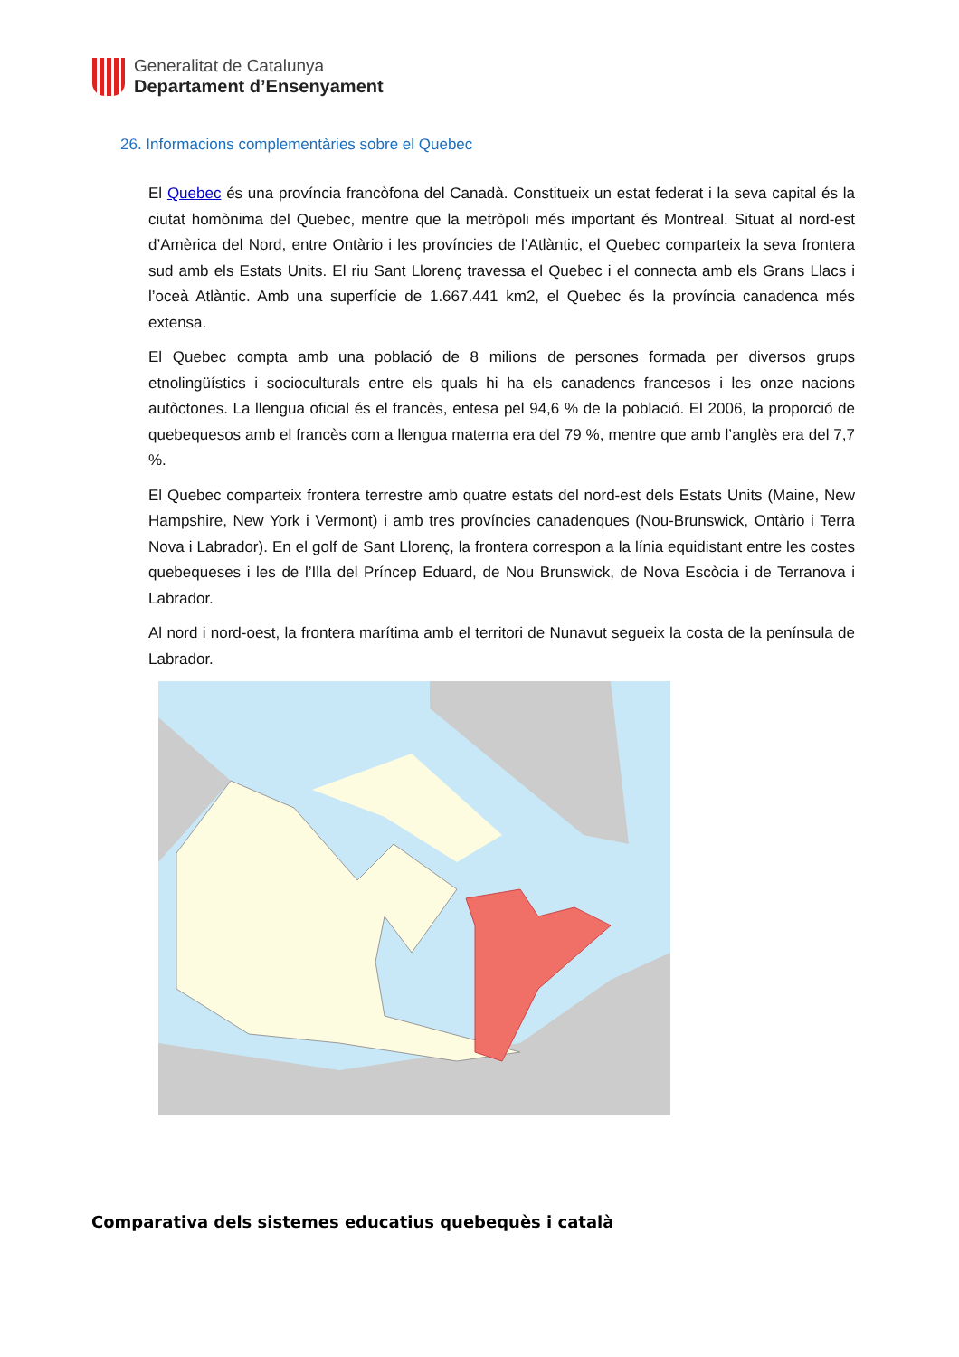Generalitat de Catalunya
Departament d’Ensenyament
26. Informacions complementàries sobre el Quebec
El Quebec és una província francòfona del Canadà. Constitueix un estat federat i la seva capital és la ciutat homònima del Quebec, mentre que la metròpoli més important és Montreal. Situat al nord-est d’Amèrica del Nord, entre Ontàrio i les províncies de l’Atlàntic, el Quebec comparteix la seva frontera sud amb els Estats Units. El riu Sant Llorenç travessa el Quebec i el connecta amb els Grans Llacs i l’oceà Atlàntic. Amb una superfície de 1.667.441 km2, el Quebec és la província canadenca més extensa.
El Quebec compta amb una població de 8 milions de persones formada per diversos grups etnolingüístics i socioculturals entre els quals hi ha els canadencs francesos i les onze nacions autòctones. La llengua oficial és el francès, entesa pel 94,6 % de la població. El 2006, la proporció de quebequesos amb el francès com a llengua materna era del 79 %, mentre que amb l’anglès era del 7,7 %.
El Quebec comparteix frontera terrestre amb quatre estats del nord-est dels Estats Units (Maine, New Hampshire, New York i Vermont) i amb tres províncies canadenques (Nou-Brunswick, Ontàrio i Terra Nova i Labrador). En el golf de Sant Llorenç, la frontera correspon a la línia equidistant entre les costes quebequeses i les de l’Illa del Príncep Eduard, de Nou Brunswick, de Nova Escòcia i de Terranova i Labrador.
Al nord i nord-oest, la frontera marítima amb el territori de Nunavut segueix la costa de la península de Labrador.
Comparativa dels sistemes educatius quebequès i català